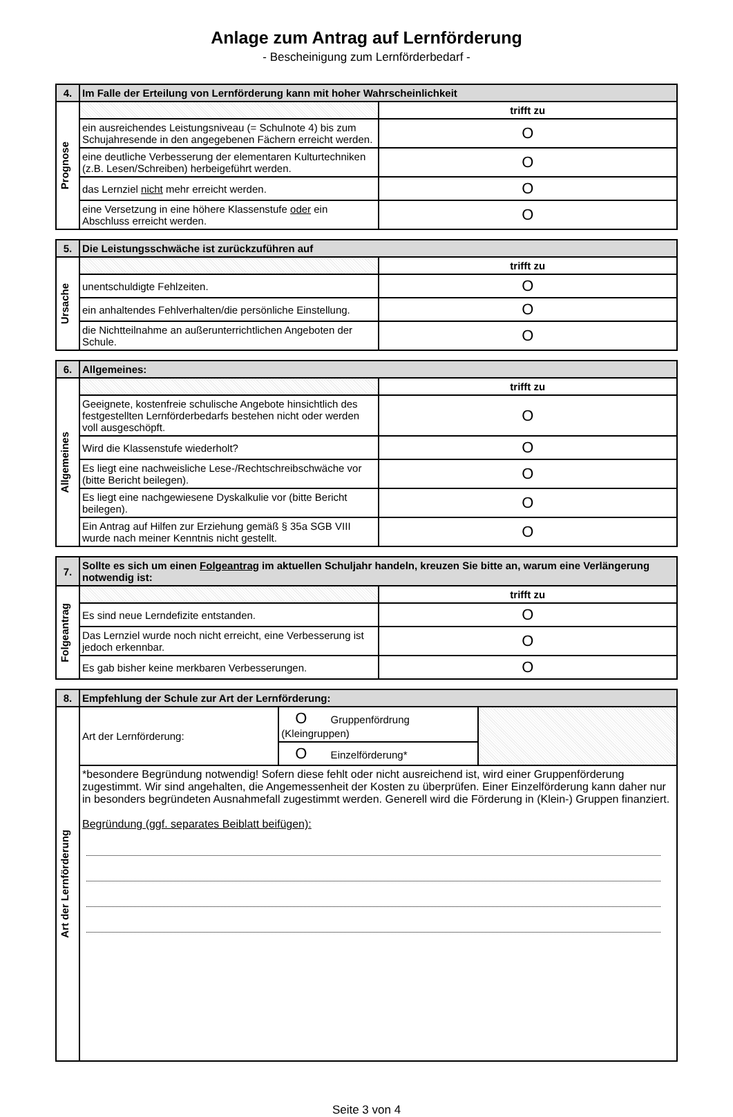Anlage zum Antrag auf Lernförderung
- Bescheinigung zum Lernförderbedarf -
| 4. | Im Falle der Erteilung von Lernförderung kann mit hoher Wahrscheinlichkeit | |
| --- | --- | --- |
| Prognose | | trifft zu |
| | ein ausreichendes Leistungsniveau (= Schulnote 4) bis zum Schujahresende in den angegebenen Fächern erreicht werden. | O |
| | eine deutliche Verbesserung der elementaren Kulturtechniken (z.B. Lesen/Schreiben) herbeigeführt werden. | O |
| | das Lernziel nicht mehr erreicht werden. | O |
| | eine Versetzung in eine höhere Klassenstufe oder ein Abschluss erreicht werden. | O |
| 5. | Die Leistungsschwäche ist zurückzuführen auf | |
| --- | --- | --- |
| Ursache | | trifft zu |
| | unentschuldigte Fehlzeiten. | O |
| | ein anhaltendes Fehlverhalten/die persönliche Einstellung. | O |
| | die Nichtteilnahme an außerunterrichtlichen Angeboten der Schule. | O |
| 6. | Allgemeines: | |
| --- | --- | --- |
| Allgemeines | | trifft zu |
| | Geeignete, kostenfreie schulische Angebote hinsichtlich des festgestellten Lernförderbedarfs bestehen nicht oder werden voll ausgeschöpft. | O |
| | Wird die Klassenstufe wiederholt? | O |
| | Es liegt eine nachweisliche Lese-/Rechtschreibschwäche vor (bitte Bericht beilegen). | O |
| | Es liegt eine nachgewiesene Dyskalkulie vor (bitte Bericht beilegen). | O |
| | Ein Antrag auf Hilfen zur Erziehung gemäß § 35a SGB VIII wurde nach meiner Kenntnis nicht gestellt. | O |
| 7. | Sollte es sich um einen Folgeantrag im aktuellen Schuljahr handeln, kreuzen Sie bitte an, warum eine Verlängerung notwendig ist: | |
| --- | --- | --- |
| Folgeantrag | | trifft zu |
| | Es sind neue Lerndefizite entstanden. | O |
| | Das Lernziel wurde noch nicht erreicht, eine Verbesserung ist jedoch erkennbar. | O |
| | Es gab bisher keine merkbaren Verbesserungen. | O |
| 8. | Empfehlung der Schule zur Art der Lernförderung: | | |
| --- | --- | --- | --- |
| Art der Lernförderung | Art der Lernförderung: | O Gruppenfördrung (Kleingruppen) | |
| | | O Einzelförderung* | |
| | *besondere Begründung notwendig! Sofern diese fehlt oder nicht ausreichend ist, wird einer Gruppenförderung zugestimmt. Wir sind angehalten, die Angemessenheit der Kosten zu überprüfen. Einer Einzelförderung kann daher nur in besonders begründeten Ausnahmefall zugestimmt werden. Generell wird die Förderung in (Klein-) Gruppen finanziert. Begründung (ggf. separates Beiblatt beifügen): | | |
Seite 3 von 4